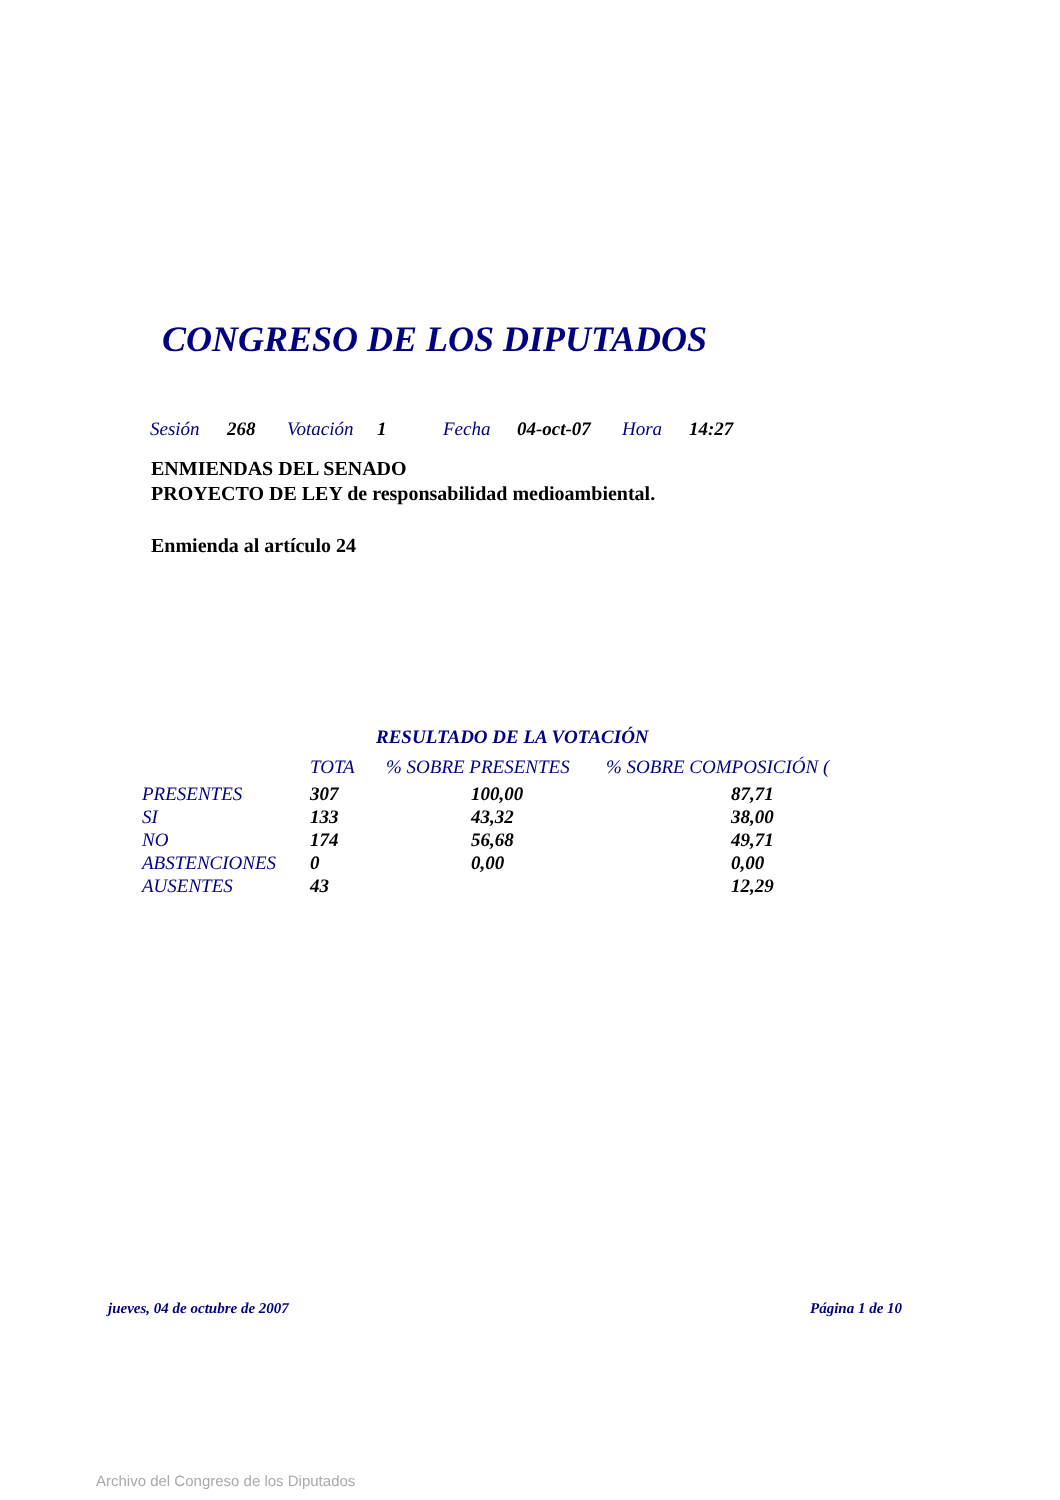CONGRESO DE LOS DIPUTADOS
Sesión 268 Votación 1 Fecha 04-oct-07 Hora 14:27
ENMIENDAS DEL SENADO
PROYECTO DE LEY de responsabilidad medioambiental.
Enmienda al artículo 24
RESULTADO DE LA VOTACIÓN
| | TOTA | % SOBRE PRESENTES | % SOBRE COMPOSICIÓN ( |
| --- | --- | --- | --- |
| PRESENTES | 307 | 100,00 | 87,71 |
| SI | 133 | 43,32 | 38,00 |
| NO | 174 | 56,68 | 49,71 |
| ABSTENCIONES | 0 | 0,00 | 0,00 |
| AUSENTES | 43 | | 12,29 |
jueves, 04 de octubre de 2007 Página 1 de 10
Archivo del Congreso de los Diputados